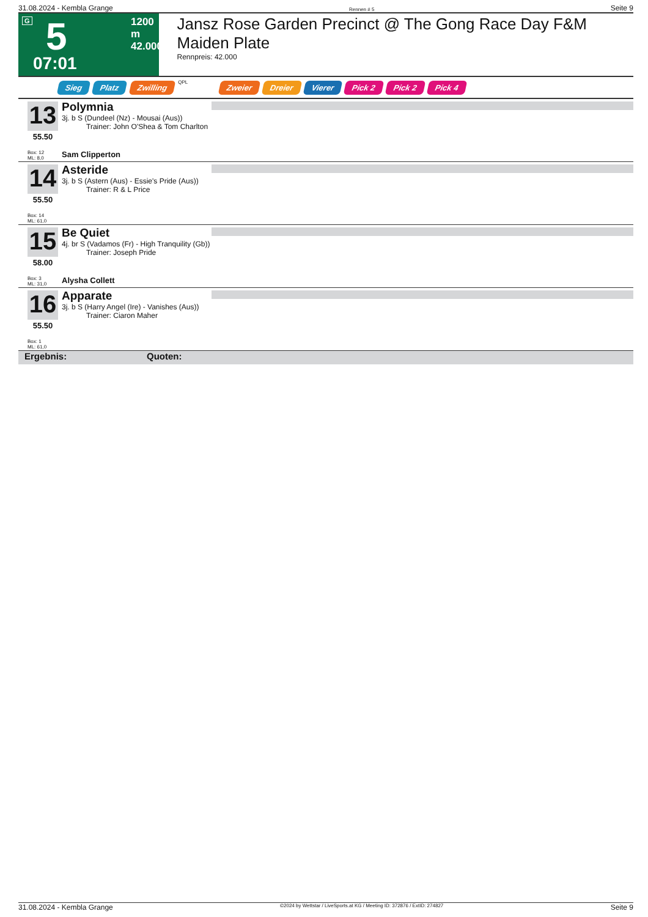31.08.2024 - Kembla Grange Rennen # 5 Seite 9
G 5
07:01
1200 m
42.000
Jansz Rose Garden Precinct @ The Gong Race Day F&M Maiden Plate
Rennpreis: 42.000
Sieg Platz Zwilling QPL Zweier Dreier Vierer Pick 2 Pick 2 Pick 4
13
55.50
Box: 12
ML: 8,0
Polymnia
3j. b S (Dundeel (Nz) - Mousai (Aus))
Trainer: John O'Shea & Tom Charlton
Sam Clipperton
14
55.50
Box: 14
ML: 61,0
Asteride
3j. b S (Astern (Aus) - Essie's Pride (Aus))
Trainer: R & L Price
15
58.00
Box: 3
ML: 31,0
Be Quiet
4j. br S (Vadamos (Fr) - High Tranquility (Gb))
Trainer: Joseph Pride
Alysha Collett
16
55.50
Box: 1
ML: 61,0
Apparate
3j. b S (Harry Angel (Ire) - Vanishes (Aus))
Trainer: Ciaron Maher
Ergebnis: Quoten:
31.08.2024 - Kembla Grange ©2024 by Wettstar / LiveSports.at KG / Meeting ID: 372876 / ExtID: 274827 Seite 9